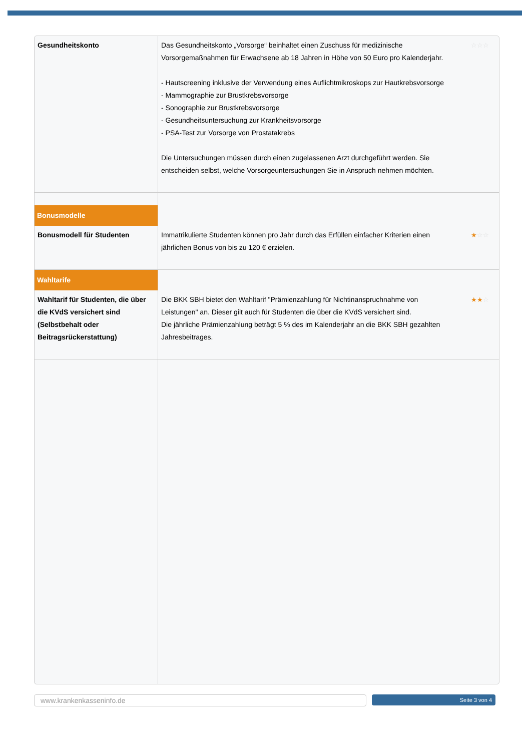| Gesundheitskonto | Das Gesundheitskonto „Vorsorge“ beinhaltet einen Zuschuss für medizinische Vorsorgemaßnahmen für Erwachsene ab 18 Jahren in Höhe von 50 Euro pro Kalenderjahr. - Hautscreening inklusive der Verwendung eines Auflichtmikroskops zur Hautkrebsvorsorge - Mammographie zur Brustkrebsvorsorge - Sonographie zur Brustkrebsvorsorge - Gesundheitsuntersuchung zur Krankheitsvorsorge - PSA-Test zur Vorsorge von Prostatakrebs Die Untersuchungen müssen durch einen zugelassenen Arzt durchgeführt werden. Sie entscheiden selbst, welche Vorsorgeuntersuchungen Sie in Anspruch nehmen möchten. ☆☆☆ |
| Bonusmodelle | |
| Bonusmodell für Studenten | Immatrikulierte Studenten können pro Jahr durch das Erfüllen einfacher Kriterien einen jährlichen Bonus von bis zu 120 € erzielen. ★ ☆☆ |
| Wahltarife | |
| Wahltarif für Studenten, die über die KVdS versichert sind (Selbstbehalt oder Beitragsrückerstattung) | Die BKK SBH bietet den Wahltarif "Prämienzahlung für Nichtinanspruchnahme von Leistungen" an. Dieser gilt auch für Studenten die über die KVdS versichert sind. Die jährliche Prämienzahlung beträgt 5 % des im Kalenderjahr an die BKK SBH gezahlten Jahresbeitrages. ★★ ☆ |
www.krankenkasseninfo.de Seite 3 von 4